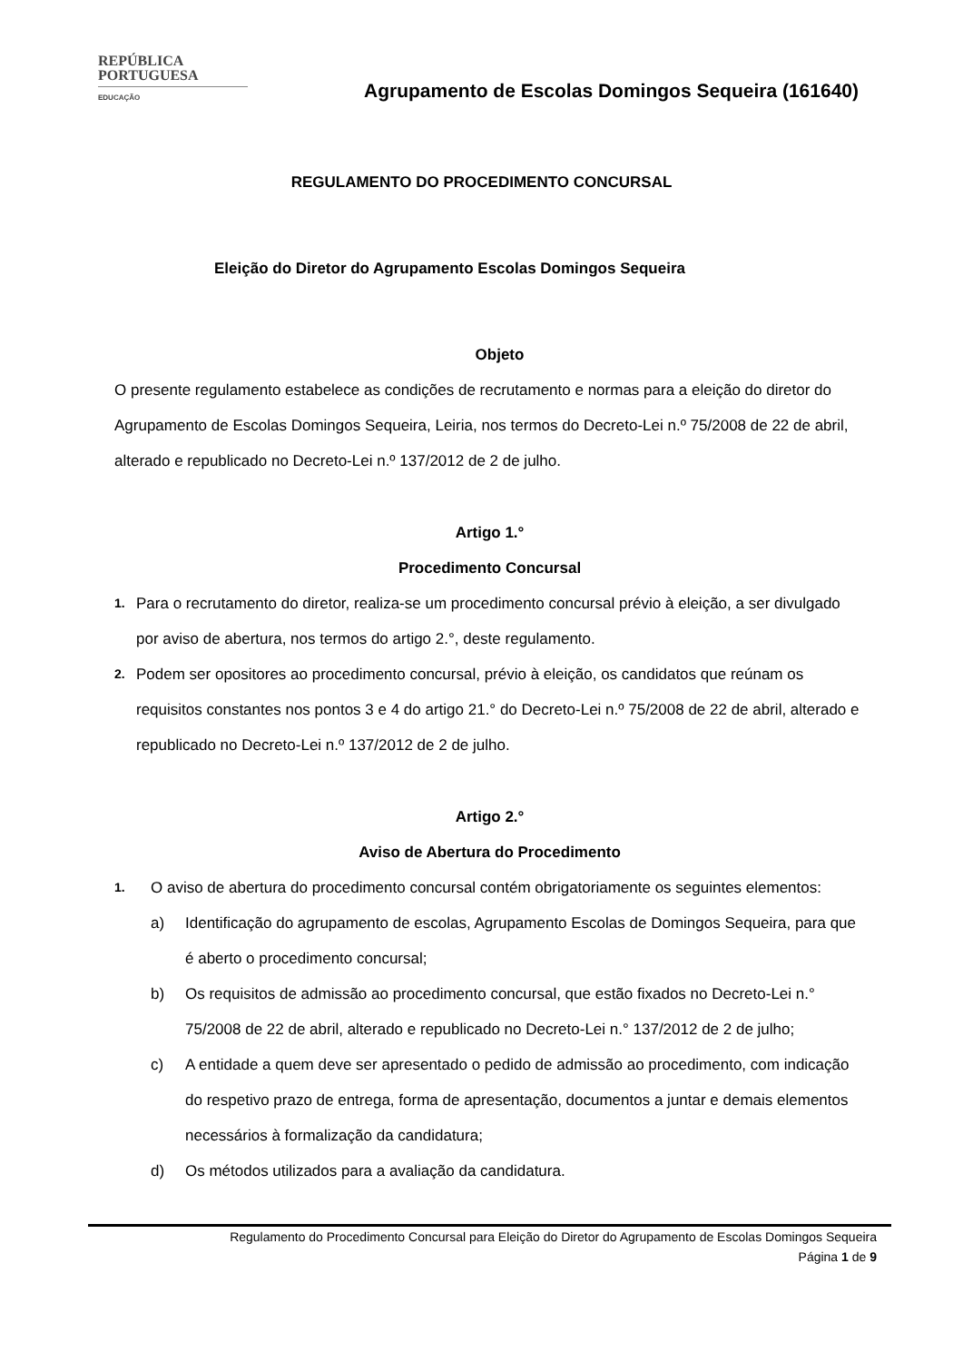REPÚBLICA
PORTUGUESA
EDUCAÇÃO
Agrupamento de Escolas Domingos Sequeira (161640)
REGULAMENTO DO PROCEDIMENTO CONCURSAL
Eleição do Diretor do Agrupamento Escolas Domingos Sequeira
Objeto
O presente regulamento estabelece as condições de recrutamento e normas para a eleição do diretor do Agrupamento de Escolas Domingos Sequeira, Leiria, nos termos do Decreto-Lei n.º 75/2008 de 22 de abril, alterado e republicado no Decreto-Lei n.º 137/2012 de 2 de julho.
Artigo 1.°
Procedimento Concursal
1. Para o recrutamento do diretor, realiza-se um procedimento concursal prévio à eleição, a ser divulgado por aviso de abertura, nos termos do artigo 2.°, deste regulamento.
2. Podem ser opositores ao procedimento concursal, prévio à eleição, os candidatos que reúnam os requisitos constantes nos pontos 3 e 4 do artigo 21.° do Decreto-Lei n.º 75/2008 de 22 de abril, alterado e republicado no Decreto-Lei n.º 137/2012 de 2 de julho.
Artigo 2.°
Aviso de Abertura do Procedimento
1. O aviso de abertura do procedimento concursal contém obrigatoriamente os seguintes elementos:
a) Identificação do agrupamento de escolas, Agrupamento Escolas de Domingos Sequeira, para que é aberto o procedimento concursal;
b) Os requisitos de admissão ao procedimento concursal, que estão fixados no Decreto-Lei n.° 75/2008 de 22 de abril, alterado e republicado no Decreto-Lei n.° 137/2012 de 2 de julho;
c) A entidade a quem deve ser apresentado o pedido de admissão ao procedimento, com indicação do respetivo prazo de entrega, forma de apresentação, documentos a juntar e demais elementos necessários à formalização da candidatura;
d) Os métodos utilizados para a avaliação da candidatura.
Regulamento do Procedimento Concursal para Eleição do Diretor do Agrupamento de Escolas Domingos Sequeira
Página 1 de 9